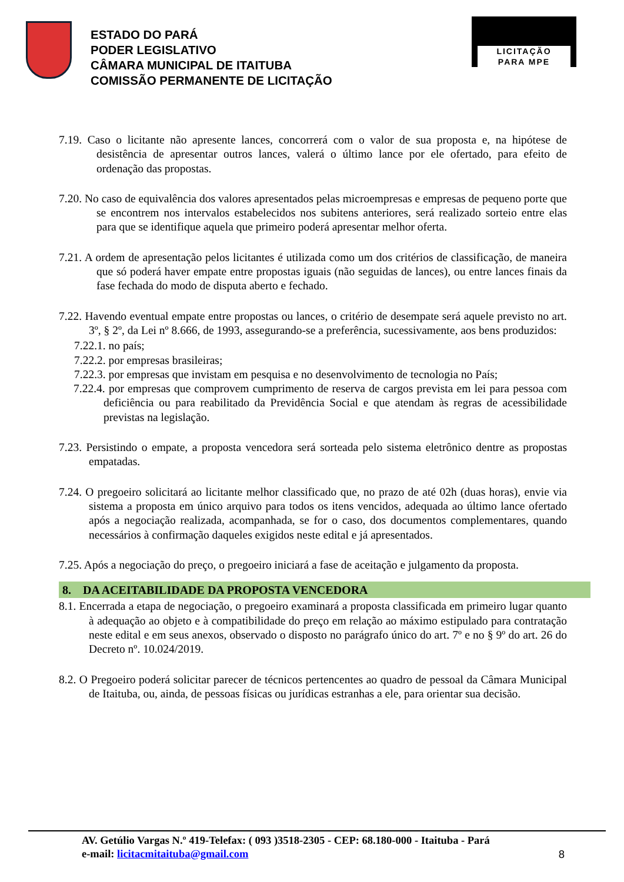ESTADO DO PARÁ
PODER LEGISLATIVO
CÂMARA MUNICIPAL DE ITAITUBA
COMISSÃO PERMANENTE DE LICITAÇÃO
LICITAÇÃO
PARA MPE
7.19. Caso o licitante não apresente lances, concorrerá com o valor de sua proposta e, na hipótese de desistência de apresentar outros lances, valerá o último lance por ele ofertado, para efeito de ordenação das propostas.
7.20. No caso de equivalência dos valores apresentados pelas microempresas e empresas de pequeno porte que se encontrem nos intervalos estabelecidos nos subitens anteriores, será realizado sorteio entre elas para que se identifique aquela que primeiro poderá apresentar melhor oferta.
7.21. A ordem de apresentação pelos licitantes é utilizada como um dos critérios de classificação, de maneira que só poderá haver empate entre propostas iguais (não seguidas de lances), ou entre lances finais da fase fechada do modo de disputa aberto e fechado.
7.22. Havendo eventual empate entre propostas ou lances, o critério de desempate será aquele previsto no art. 3º, § 2º, da Lei nº 8.666, de 1993, assegurando-se a preferência, sucessivamente, aos bens produzidos:
7.22.1. no país;
7.22.2. por empresas brasileiras;
7.22.3. por empresas que invistam em pesquisa e no desenvolvimento de tecnologia no País;
7.22.4. por empresas que comprovem cumprimento de reserva de cargos prevista em lei para pessoa com deficiência ou para reabilitado da Previdência Social e que atendam às regras de acessibilidade previstas na legislação.
7.23. Persistindo o empate, a proposta vencedora será sorteada pelo sistema eletrônico dentre as propostas empatadas.
7.24. O pregoeiro solicitará ao licitante melhor classificado que, no prazo de até 02h (duas horas), envie via sistema a proposta em único arquivo para todos os itens vencidos, adequada ao último lance ofertado após a negociação realizada, acompanhada, se for o caso, dos documentos complementares, quando necessários à confirmação daqueles exigidos neste edital e já apresentados.
7.25. Após a negociação do preço, o pregoeiro iniciará a fase de aceitação e julgamento da proposta.
8. DA ACEITABILIDADE DA PROPOSTA VENCEDORA
8.1. Encerrada a etapa de negociação, o pregoeiro examinará a proposta classificada em primeiro lugar quanto à adequação ao objeto e à compatibilidade do preço em relação ao máximo estipulado para contratação neste edital e em seus anexos, observado o disposto no parágrafo único do art. 7º e no § 9º do art. 26 do Decreto nº. 10.024/2019.
8.2. O Pregoeiro poderá solicitar parecer de técnicos pertencentes ao quadro de pessoal da Câmara Municipal de Itaituba, ou, ainda, de pessoas físicas ou jurídicas estranhas a ele, para orientar sua decisão.
AV. Getúlio Vargas N.º 419-Telefax: ( 093 )3518-2305 - CEP: 68.180-000 - Itaituba - Pará
e-mail: licitacmitaituba@gmail.com 8